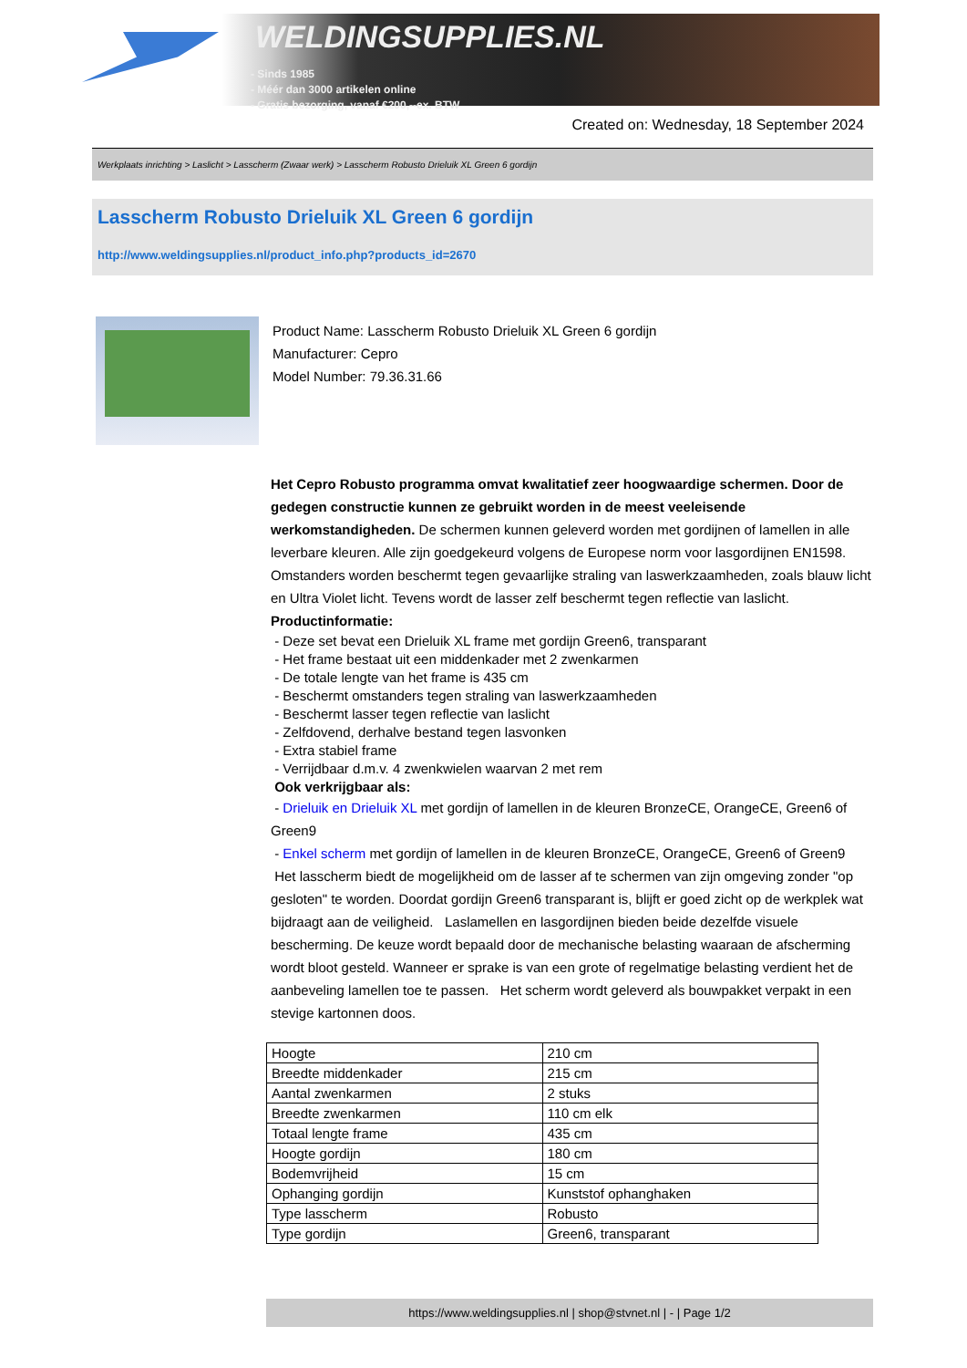WELDINGSUPPLIES.NL
- Sinds 1985
- Méér dan 3000 artikelen online
- Gratis bezorging, vanaf €200,--ex. BTW
Created on: Wednesday, 18 September 2024
Werkplaats inrichting > Laslicht > Lasscherm (Zwaar werk) > Lasscherm Robusto Drieluik XL Green 6 gordijn
Lasscherm Robusto Drieluik XL Green 6 gordijn
http://www.weldingsupplies.nl/product_info.php?products_id=2670
Product Name: Lasscherm Robusto Drieluik XL Green 6 gordijn
Manufacturer: Cepro
Model Number: 79.36.31.66
Het Cepro Robusto programma omvat kwalitatief zeer hoogwaardige schermen. Door de gedegen constructie kunnen ze gebruikt worden in de meest veeleisende werkomstandigheden. De schermen kunnen geleverd worden met gordijnen of lamellen in alle leverbare kleuren. Alle zijn goedgekeurd volgens de Europese norm voor lasgordijnen EN1598. Omstanders worden beschermt tegen gevaarlijke straling van laswerkzaamheden, zoals blauw licht en Ultra Violet licht. Tevens wordt de lasser zelf beschermt tegen reflectie van laslicht. Productinformatie:
- Deze set bevat een Drieluik XL frame met gordijn Green6, transparant
- Het frame bestaat uit een middenkader met 2 zwenkarmen
- De totale lengte van het frame is 435 cm
- Beschermt omstanders tegen straling van laswerkzaamheden
- Beschermt lasser tegen reflectie van laslicht
- Zelfdovend, derhalve bestand tegen lasvonken
- Extra stabiel frame
- Verrijdbaar d.m.v. 4 zwenkwielen waarvan 2 met rem
Ook verkrijgbaar als:
- Drieluik en Drieluik XL met gordijn of lamellen in de kleuren BronzeCE, OrangeCE, Green6 of Green9
- Enkel scherm met gordijn of lamellen in de kleuren BronzeCE, OrangeCE, Green6 of Green9
Het lasscherm biedt de mogelijkheid om de lasser af te schermen van zijn omgeving zonder "op gesloten" te worden. Doordat gordijn Green6 transparant is, blijft er goed zicht op de werkplek wat bijdraagt aan de veiligheid. Laslamellen en lasgordijnen bieden beide dezelfde visuele bescherming. De keuze wordt bepaald door de mechanische belasting waaraan de afscherming wordt bloot gesteld. Wanneer er sprake is van een grote of regelmatige belasting verdient het de aanbeveling lamellen toe te passen. Het scherm wordt geleverd als bouwpakket verpakt in een stevige kartonnen doos.
| Hoogte | 210 cm |
| Breedte middenkader | 215 cm |
| Aantal zwenkarmen | 2 stuks |
| Breedte zwenkarmen | 110 cm elk |
| Totaal lengte frame | 435 cm |
| Hoogte gordijn | 180 cm |
| Bodemvrijheid | 15 cm |
| Ophanging gordijn | Kunststof ophanghaken |
| Type lasscherm | Robusto |
| Type gordijn | Green6, transparant |
https://www.weldingsupplies.nl | shop@stvnet.nl | - | Page 1/2